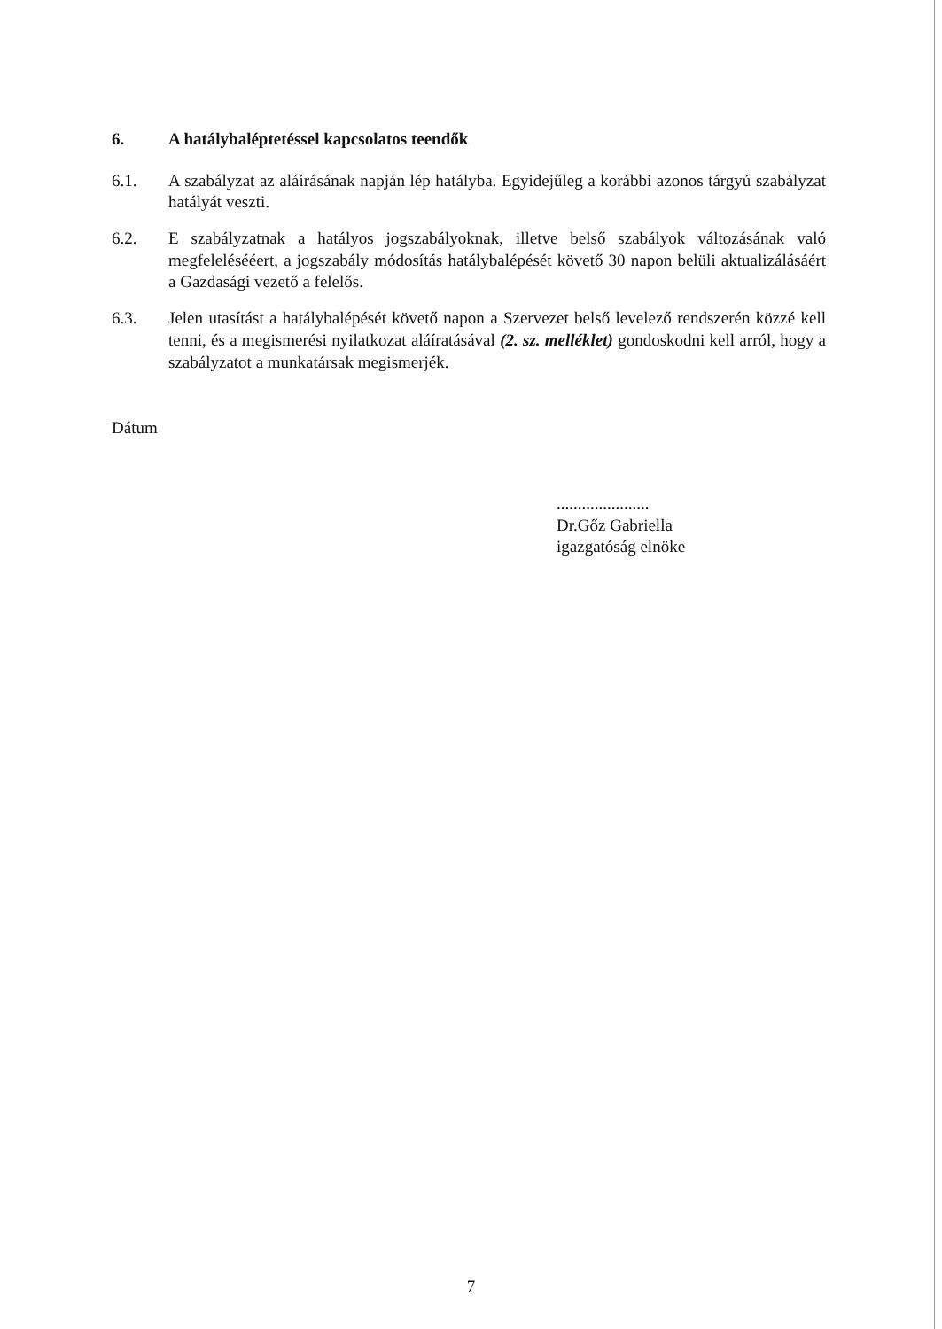6. A hatálybaléptetéssel kapcsolatos teendők
6.1. A szabályzat az aláírásának napján lép hatályba. Egyidejűleg a korábbi azonos tárgyú szabályzat hatályát veszti.
6.2. E szabályzatnak a hatályos jogszabályoknak, illetve belső szabályok változásának való megfelelésééert, a jogszabály módosítás hatálybalépését követő 30 napon belüli aktualizálásáért a Gazdasági vezető a felelős.
6.3. Jelen utasítást a hatálybalépését követő napon a Szervezet belső levelező rendszerén közzé kell tenni, és a megismerési nyilatkozat aláíratásával (2. sz. melléklet) gondoskodni kell arról, hogy a szabályzatot a munkatársak megismerjék.
Dátum
......................
Dr.Gőz Gabriella
igazgatóság elnöke
7